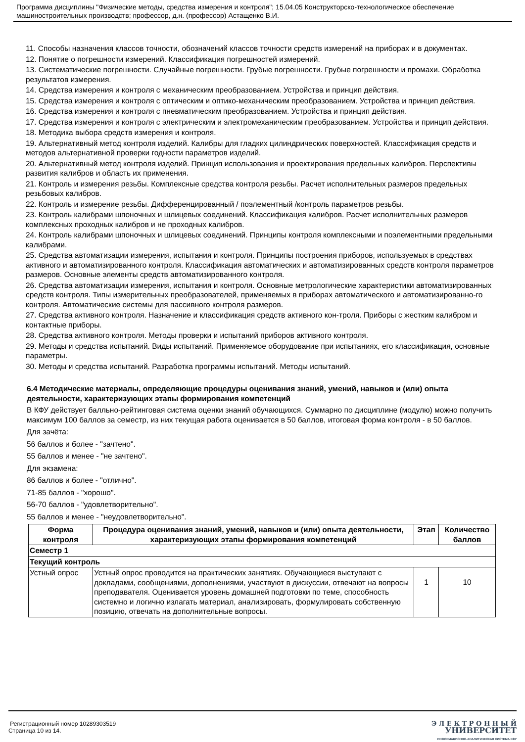Программа дисциплины "Физические методы, средства измерения и контроля"; 15.04.05 Конструкторско-технологическое обеспечение машиностроительных производств; профессор, д.н. (профессор) Астащенко В.И.
11. Способы назначения классов точности, обозначений классов точности средств измерений на приборах и в документах.
12. Понятие о погрешности измерений. Классификация погрешностей измерений.
13. Систематические погрешности. Случайные погрешности. Грубые погрешности. Грубые погрешности и промахи. Обработка результатов измерения.
14. Средства измерения и контроля с механическим преобразованием. Устройства и принцип действия.
15. Средства измерения и контроля с оптическим и оптико-механическим преобразованием. Устройства и принцип действия.
16. Средства измерения и контроля с пневматическим преобразованием. Устройства и принцип действия.
17. Средства измерения и контроля с электрическим и электромеханическим преобразованием. Устройства и принцип действия.
18. Методика выбора средств измерения и контроля.
19. Альтернативный метод контроля изделий. Калибры для гладких цилиндрических поверхностей. Классификация средств и методов альтернативной проверки годности параметров изделий.
20. Альтернативный метод контроля изделий. Принцип использования и проектирования предельных калибров. Перспективы развития калибров и область их применения.
21. Контроль и измерения резьбы. Комплексные средства контроля резьбы. Расчет исполнительных размеров предельных резьбовых калибров.
22. Контроль и измерение резьбы. Дифференцированный / поэлементный /контроль параметров резьбы.
23. Контроль калибрами шпоночных и шлицевых соединений. Классификация калибров. Расчет исполнительных размеров комплексных проходных калибров и не проходных калибров.
24. Контроль калибрами шпоночных и шлицевых соединений. Принципы контроля комплексными и поэлементными предельными калибрами.
25. Средства автоматизации измерения, испытания и контроля. Принципы построения приборов, используемых в средствах активного и автоматизированного контроля. Классификация автоматических и автоматизированных средств контроля параметров размеров. Основные элементы средств автоматизированного контроля.
26. Средства автоматизации измерения, испытания и контроля. Основные метрологические характеристики автоматизированных средств контроля. Типы измерительных преобразователей, применяемых в приборах автоматического и автоматизированно-го контроля. Автоматические системы для пассивного контроля размеров.
27. Средства активного контроля. Назначение и классификация средств активного кон-троля. Приборы с жестким калибром и контактные приборы.
28. Средства активного контроля. Методы проверки и испытаний приборов активного контроля.
29. Методы и средства испытаний. Виды испытаний. Применяемое оборудование при испытаниях, его классификация, основные параметры.
30. Методы и средства испытаний. Разработка программы испытаний. Методы испытаний.
6.4 Методические материалы, определяющие процедуры оценивания знаний, умений, навыков и (или) опыта деятельности, характеризующих этапы формирования компетенций
В КФУ действует балльно-рейтинговая система оценки знаний обучающихся. Суммарно по дисциплине (модулю) можно получить максимум 100 баллов за семестр, из них текущая работа оценивается в 50 баллов, итоговая форма контроля - в 50 баллов.
Для зачёта:
56 баллов и более - "зачтено".
55 баллов и менее - "не зачтено".
Для экзамена:
86 баллов и более - "отлично".
71-85 баллов - "хорошо".
56-70 баллов - "удовлетворительно".
55 баллов и менее - "неудовлетворительно".
| Форма контроля | Процедура оценивания знаний, умений, навыков и (или) опыта деятельности, характеризующих этапы формирования компетенций | Этап | Количество баллов |
| --- | --- | --- | --- |
| Семестр 1 | | | |
| Текущий контроль | | | |
| Устный опрос | Устный опрос проводится на практических занятиях. Обучающиеся выступают с докладами, сообщениями, дополнениями, участвуют в дискуссии, отвечают на вопросы преподавателя. Оценивается уровень домашней подготовки по теме, способность системно и логично излагать материал, анализировать, формулировать собственную позицию, отвечать на дополнительные вопросы. | 1 | 10 |
Регистрационный номер 10289303519
Страница 10 из 14.
Э Л Е К Т Р О Н Н Ы Й
УНИВЕРСИТЕТ
ИНФОРМАЦИОННО-АНАЛИТИЧЕСКАЯ СИСТЕМА КФУ